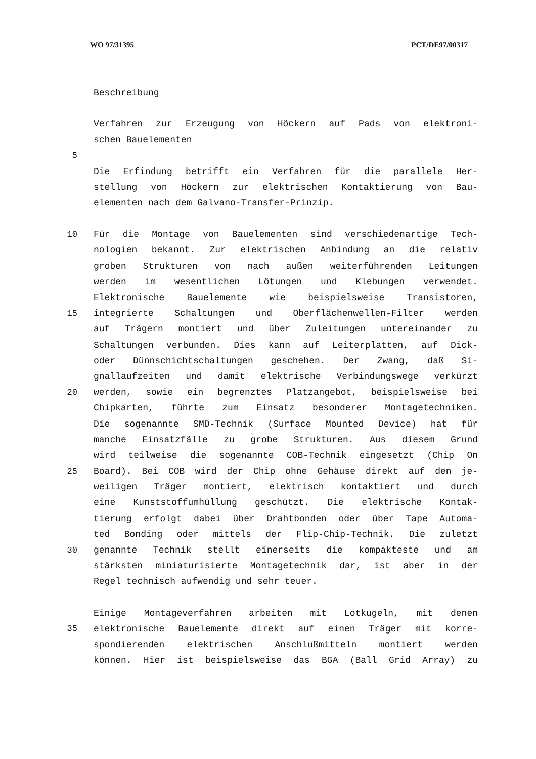WO 97/31395 PCT/DE97/00317
Beschreibung
Verfahren zur Erzeugung von Höckern auf Pads von elektroni-
schen Bauelementen
5
Die Erfindung betrifft ein Verfahren für die parallele Her-
stellung von Höckern zur elektrischen Kontaktierung von Bau-
elementen nach dem Galvano-Transfer-Prinzip.
10 Für die Montage von Bauelementen sind verschiedenartige Tech-
nologien bekannt. Zur elektrischen Anbindung an die relativ
groben Strukturen von nach außen weiterführenden Leitungen
werden im wesentlichen Lötungen und Klebungen verwendet.
Elektronische Bauelemente wie beispielsweise Transistoren,
15 integrierte Schaltungen und Oberflächenwellen-Filter werden
auf Trägern montiert und über Zuleitungen untereinander zu
Schaltungen verbunden. Dies kann auf Leiterplatten, auf Dick-
oder Dünnschichtschaltungen geschehen. Der Zwang, daß Si-
gnallaufzeiten und damit elektrische Verbindungswege verkürzt
20 werden, sowie ein begrenztes Platzangebot, beispielsweise bei
Chipkarten, führte zum Einsatz besonderer Montagetechniken.
Die sogenannte SMD-Technik (Surface Mounted Device) hat für
manche Einsatzfälle zu grobe Strukturen. Aus diesem Grund
wird teilweise die sogenannte COB-Technik eingesetzt (Chip On
25 Board). Bei COB wird der Chip ohne Gehäuse direkt auf den je-
weiligen Träger montiert, elektrisch kontaktiert und durch
eine Kunststoffumhüllung geschützt. Die elektrische Kontak-
tierung erfolgt dabei über Drahtbonden oder über Tape Automa-
ted Bonding oder mittels der Flip-Chip-Technik. Die zuletzt
30 genannte Technik stellt einerseits die kompakteste und am
stärksten miniaturisierte Montagetechnik dar, ist aber in der
Regel technisch aufwendig und sehr teuer.
Einige Montageverfahren arbeiten mit Lotkugeln, mit denen
35 elektronische Bauelemente direkt auf einen Träger mit korre-
spondierenden elektrischen Anschlußmitteln montiert werden
können. Hier ist beispielsweise das BGA (Ball Grid Array) zu